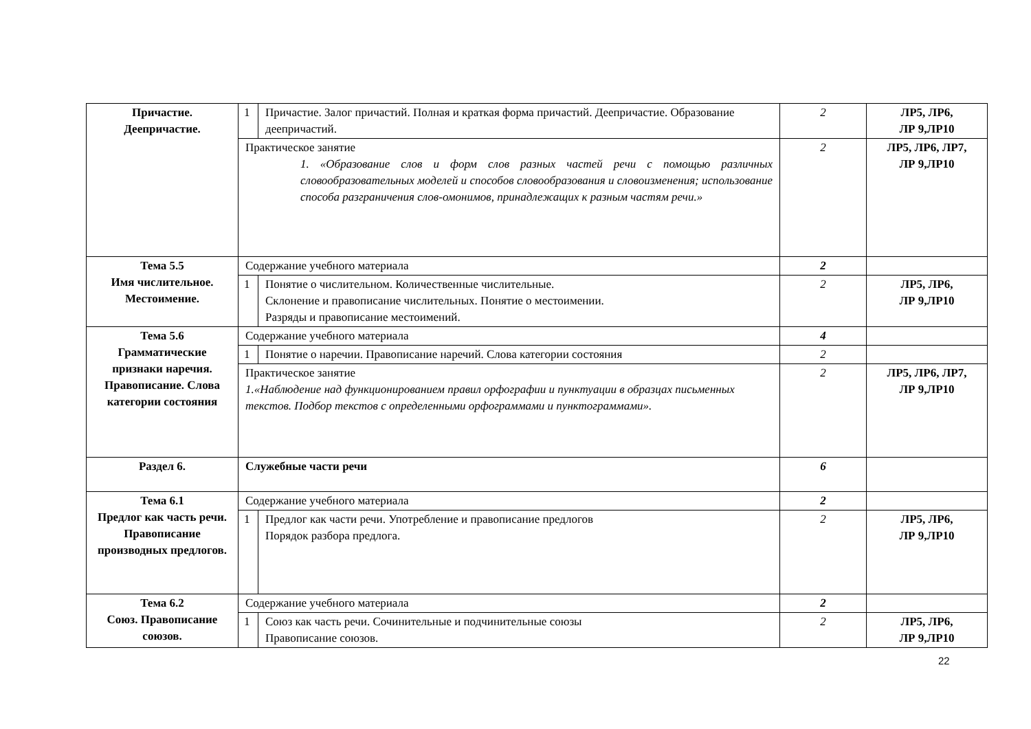| Причастие. Деепричастие. | 1 | Причастие. Залог причастий. Полная и краткая форма причастий. Деепричастие. Образование деепричастий. | 2 | ЛР5, ЛР6, ЛР 9,ЛР10 |
| | Практическое занятие 1. «Образование слов и форм слов разных частей речи с помощью различных словообразовательных моделей и способов словообразования и словоизменения; использование способа разграничения слов-омонимов, принадлежащих к разным частям речи.» | | 2 | ЛР5, ЛР6, ЛР7, ЛР 9,ЛР10 |
| Тема 5.5 Имя числительное. Местоимение. | Содержание учебного материала | | 2 | |
| | 1 | Понятие о числительном. Количественные числительные. Склонение и правописание числительных. Понятие о местоимении. Разряды и правописание местоимений. | 2 | ЛР5, ЛР6, ЛР 9,ЛР10 |
| Тема 5.6 Грамматические признаки наречия. Правописание. Слова категории состояния | Содержание учебного материала | | 4 | |
| | 1 | Понятие о наречии. Правописание наречий. Слова категории состояния | 2 | |
| | Практическое занятие 1.«Наблюдение над функционированием правил орфографии и пунктуации в образцах письменных текстов. Подбор текстов с определенными орфограммами и пунктограммами». | | 2 | ЛР5, ЛР6, ЛР7, ЛР 9,ЛР10 |
| Раздел 6. | Служебные части речи | | 6 | |
| Тема 6.1 Предлог как часть речи. Правописание производных предлогов. | Содержание учебного материала | | 2 | |
| | 1 | Предлог как части речи. Употребление и правописание предлогов Порядок разбора предлога. | 2 | ЛР5, ЛР6, ЛР 9,ЛР10 |
| Тема 6.2 Союз. Правописание союзов. | Содержание учебного материала | | 2 | |
| | 1 | Союз как часть речи. Сочинительные и подчинительные союзы Правописание союзов. | 2 | ЛР5, ЛР6, ЛР 9,ЛР10 |
22